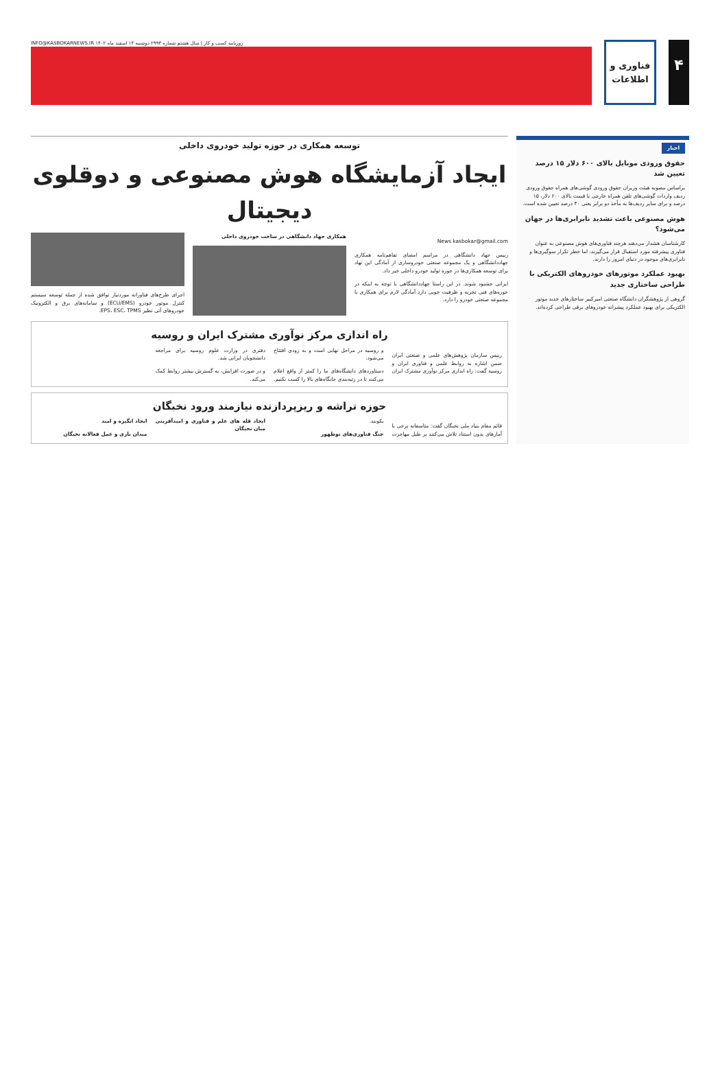۴
فناوری و اطلاعات
روزنامه کسب و کار | سال هشتم شماره ۲۹۹۳ دوشنبه ۱۴ اسفند ماه ۱۴۰۲ INFO@KASBOKARNEWS.IR
اخبار
حقوق ورودی موبایل بالای ۶۰۰ دلار ۱۵ درصد تعیین شد
براساس مصوبه هیئت وزیران حقوق ورودی گوشی‌های همراه حقوق ورودی ردیف واردات گوشی‌های تلفن همراه خارجی با قیمت بالای ۶۰۰ دلار، ۱۵ درصد و برای سایر ردیف‌ها به مأخذ دو برابر یعنی ۳۰ درصد تعیین شده است.
هوش مصنوعی باعث تشدید نابرابری‌ها در جهان می‌شود؟
کارشناسان هشدار می‌دهند هرچند فناوری‌های هوش مصنوعی به عنوان فناوری پیشرفته مورد استقبال قرار می‌گیرند، اما خطر تکرار سوگیری‌ها و نابرابری‌های موجود در دنیای امروز را دارند.
بهبود عملکرد موتورهای خودروهای الکتریکی با طراحی ساختاری جدید
گروهی از پژوهشگران دانشگاه صنعتی امیرکبیر ساختارهای جدید موتور الکتریکی برای بهبود عملکرد پیشرانه خودروهای برقی طراحی کرده‌اند.
توسعه همکاری در حوزه تولید خودروی داخلی
ایجاد آزمایشگاه هوش مصنوعی و دوقلوی دیجیتال
News kasbokar@gmail.com
رییس جهاد دانشگاهی در مراسم امضای تفاهم‌نامه همکاری جهاددانشگاهی و یک مجموعه صنعتی خودروسازی از آمادگی این نهاد برای توسعه همکاری‌ها در حوزه تولید خودرو داخلی خبر داد.
ایرانی خشنود شوند. در این راستا جهاددانشگاهی با توجه به اینکه در حوزه‌های فنی تجربه و ظرفیت خوبی دارد آمادگی لازم برای همکاری با مجموعه صنعتی خودرو را دارد.
همکاری جهاد دانشگاهی در ساخت خودروی داخلی
اجرای طرح‌های فناورانه موردنیاز توافق شده از جمله توسعه سیستم کنترل موتور خودرو (ECU/EMS) و سامانه‌های برق و الکترونیک خودروهای آتی نظیر EPS، ESC، TPMS.
راه اندازی مرکز نوآوری مشترک ایران و روسیه
رییس سازمان پژوهش‌های علمی و صنعتی ایران ضمن اشاره به روابط علمی و فناوری ایران و روسیه گفت: راه اندازی مرکز نوآوری مشترک ایران و روسیه در مراحل نهایی است و به زودی افتتاح می‌شود.
دستاوردهای دانشگاه‌های ما را کمتر از واقع اعلام می‌کنند تا در رتبه‌بندی جایگاه‌های بالا را کسب نکنیم.
دفتری در وزارت علوم روسیه برای مراجعه دانشجویان ایرانی شد.
و در صورت افزایش، به گسترش بیشتر روابط کمک می‌کند.
حوزه تراشه و ریزپردازنده نیازمند ورود نخبگان
قائم مقام بنیاد ملی نخبگان گفت: متاسفانه برخی با آمارهای بدون استناد تلاش می‌کنند بر طبل مهاجرت بکوبند.
جنگ فناوری‌های نوظهور
ایجاد قله های علم و فناوری و امیدآفرینی میان نخبگان
ایجاد انگیزه و امید
میدان بازی و عمل فعالانه نخبگان